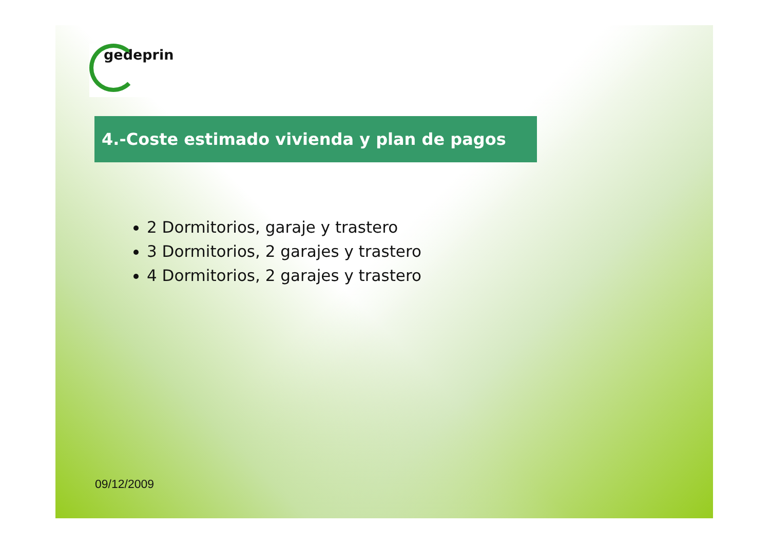gedeprin
4.-Coste estimado vivienda y plan de pagos
2 Dormitorios, garaje y trastero
3 Dormitorios, 2 garajes y trastero
4 Dormitorios, 2 garajes y trastero
09/12/2009